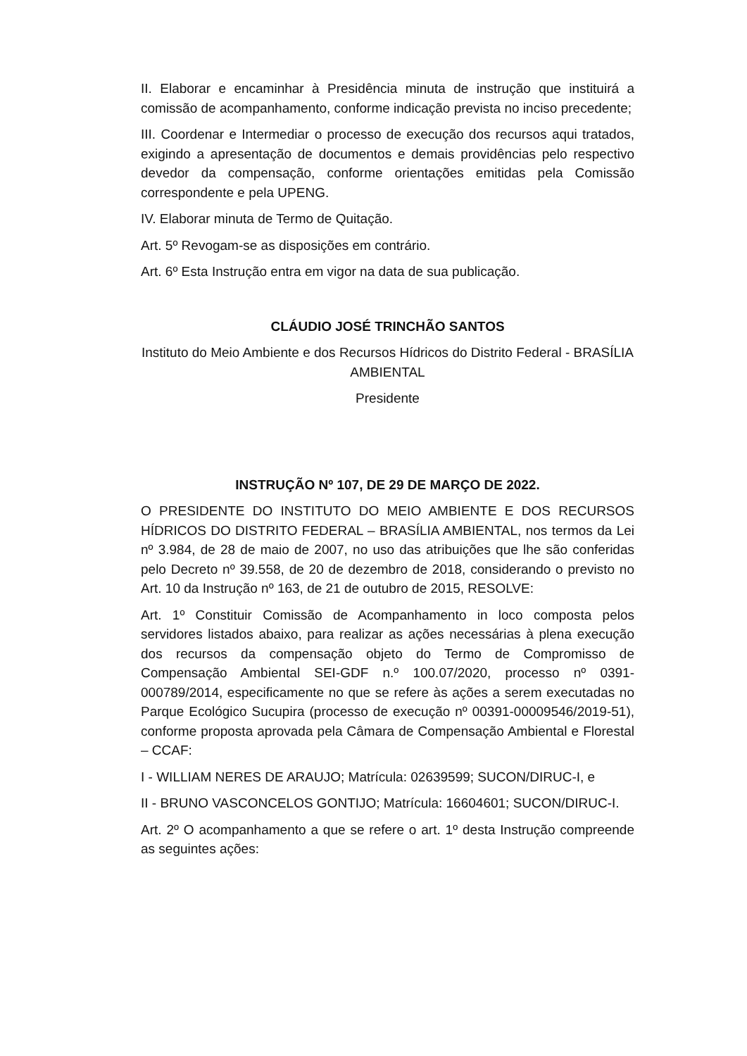II. Elaborar e encaminhar à Presidência minuta de instrução que instituirá a comissão de acompanhamento, conforme indicação prevista no inciso precedente;
III. Coordenar e Intermediar o processo de execução dos recursos aqui tratados, exigindo a apresentação de documentos e demais providências pelo respectivo devedor da compensação, conforme orientações emitidas pela Comissão correspondente e pela UPENG.
IV. Elaborar minuta de Termo de Quitação.
Art. 5º Revogam-se as disposições em contrário.
Art. 6º Esta Instrução entra em vigor na data de sua publicação.
CLÁUDIO JOSÉ TRINCHÃO SANTOS
Instituto do Meio Ambiente e dos Recursos Hídricos do Distrito Federal - BRASÍLIA AMBIENTAL
Presidente
INSTRUÇÃO Nº 107, DE 29 DE MARÇO DE 2022.
O PRESIDENTE DO INSTITUTO DO MEIO AMBIENTE E DOS RECURSOS HÍDRICOS DO DISTRITO FEDERAL – BRASÍLIA AMBIENTAL, nos termos da Lei nº 3.984, de 28 de maio de 2007, no uso das atribuições que lhe são conferidas pelo Decreto nº 39.558, de 20 de dezembro de 2018, considerando o previsto no Art. 10 da Instrução nº 163, de 21 de outubro de 2015, RESOLVE:
Art. 1º Constituir Comissão de Acompanhamento in loco composta pelos servidores listados abaixo, para realizar as ações necessárias à plena execução dos recursos da compensação objeto do Termo de Compromisso de Compensação Ambiental SEI-GDF n.º 100.07/2020, processo nº 0391-000789/2014, especificamente no que se refere às ações a serem executadas no Parque Ecológico Sucupira (processo de execução nº 00391-00009546/2019-51), conforme proposta aprovada pela Câmara de Compensação Ambiental e Florestal – CCAF:
I - WILLIAM NERES DE ARAUJO; Matrícula: 02639599; SUCON/DIRUC-I, e
II - BRUNO VASCONCELOS GONTIJO; Matrícula: 16604601; SUCON/DIRUC-I.
Art. 2º O acompanhamento a que se refere o art. 1º desta Instrução compreende as seguintes ações: